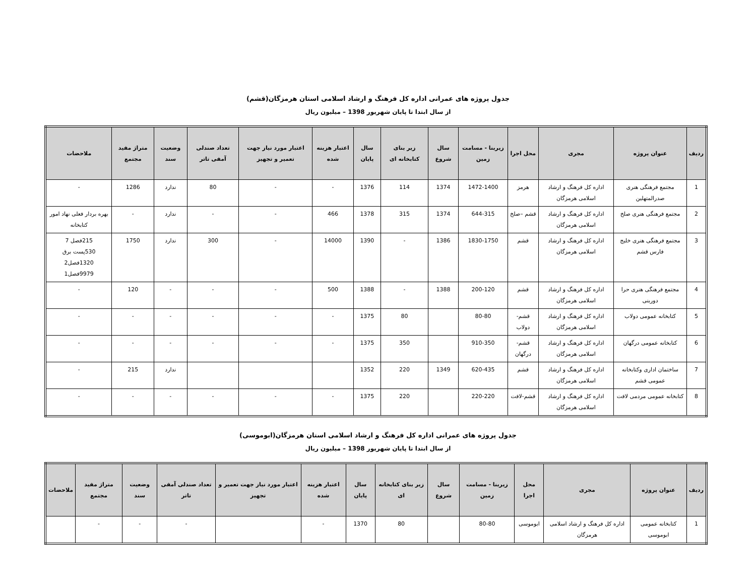جدول پروژه های عمرانی اداره کل فرهنگ و ارشاد اسلامی استان هرمزگان(قشم)
از سال ابتدا تا پایان شهریور 1398 – میلیون ریال
| ردیف | عنوان پروژه | مجری | محل اجرا | زیربنا - مسامت زمین | سال شروع | زیر بنای کتابخانه ای | سال پایان | اعتبار هزینه شده | اعتبار مورد نیاز جهت تعمیر و تجهیز | تعداد صندلی آمفی تاتر | وضعیت سند | متراژ مفید مجتمع | ملاحضات |
| --- | --- | --- | --- | --- | --- | --- | --- | --- | --- | --- | --- | --- | --- |
| 1 | مجتمع فرهنگی هنری صدرالمتهلین | اداره کل فرهنگ و ارشاد اسلامی هرمزگان | هرمز | 1472-1400 | 1374 | 114 | 1376 | - | - | 80 | ندارد | 1286 | - |
| 2 | مجتمع فرهنگی هنری صلخ | اداره کل فرهنگ و ارشاد اسلامی هرمزگان | قشم –صلخ | 644-315 | 1374 | 315 | 1378 | 466 | - | - | ندارد | - | بهره بردار فعلی نهاد امور کتابخانه |
| 3 | مجتمع فرهنگی هنری خلیج فارس قشم | اداره کل فرهنگ و ارشاد اسلامی هرمزگان | قشم | 1830-1750 | 1386 | - | 1390 | 14000 | - | 300 | ندارد | 1750 | 215فصل 7 530پست برق 1320فصل2 9979فصل1 |
| 4 | مجتمع فرهنگی هنری حرا دوربنی | اداره کل فرهنگ و ارشاد اسلامی هرمزگان | قشم | 200-120 | 1388 | - | 1388 | 500 | - | - | - | 120 | - |
| 5 | کتابخانه عمومی دولاب | اداره کل فرهنگ و ارشاد اسلامی هرمزگان | قشم-دولاب | 80-80 | | 80 | 1375 | - | - | - | - | - | - |
| 6 | کتابخانه عمومی درگهان | اداره کل فرهنگ و ارشاد اسلامی هرمزگان | قشم- درگهان | 910-350 | | 350 | 1375 | - | - | - | - | - | - |
| 7 | ساختمان اداری وکتابخانه عمومی قشم | اداره کل فرهنگ و ارشاد اسلامی هرمزگان | قشم | 620-435 | 1349 | 220 | 1352 | | | | ندارد | 215 | - |
| 8 | کتابخانه عمومی مردمی لافت | اداره کل فرهنگ و ارشاد اسلامی هرمزگان | قشم-لافت | 220-220 | | 220 | 1375 | - | - | - | - | - | - |
جدول پروژه های عمرانی اداره کل فرهنگ و ارشاد اسلامی استان هرمزگان(ابوموسی)
از سال ابتدا تا پایان شهریور 1398 – میلیون ریال
| ردیف | عنوان پروژه | مجری | محل اجرا | زیربنا - مسامت زمین | سال شروع | زیر بنای کتابخانه ای | سال پایان | اعتبار هزینه شده | اعتبار مورد نیاز جهت تعمیر و تجهیز | تعداد صندلی آمفی تاتر | وضعیت سند | متراژ مفید مجتمع | ملاحضات |
| --- | --- | --- | --- | --- | --- | --- | --- | --- | --- | --- | --- | --- | --- |
| 1 | کتابخانه عمومی ابوموسی | اداره کل فرهنگ و ارشاد اسلامی هرمزگان | ابوموسی | 80-80 | | 80 | 1370 | - | | - | - | - | |